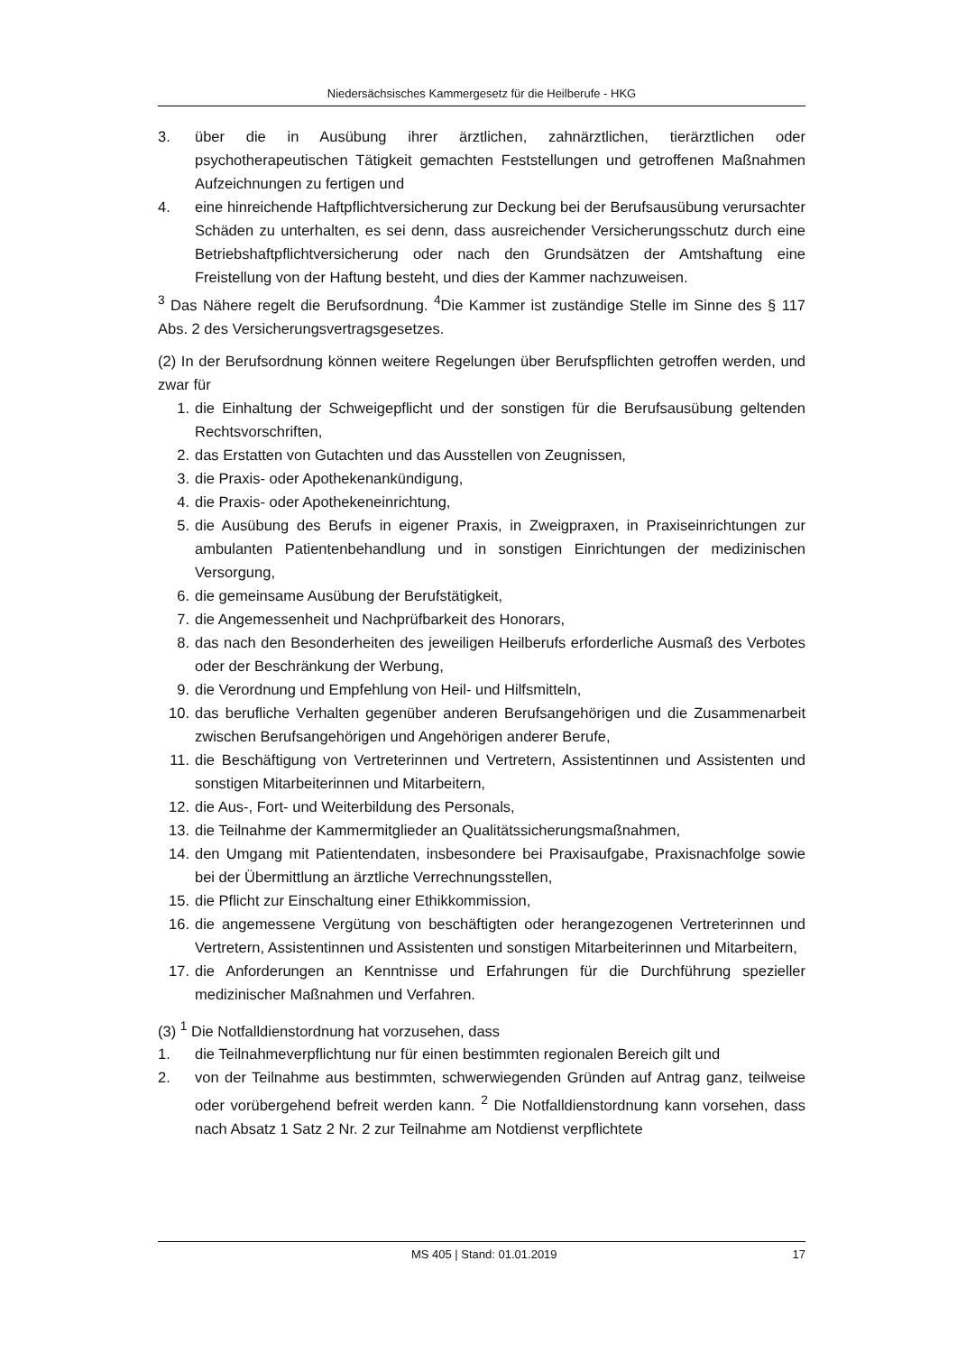Niedersächsisches Kammergesetz für die Heilberufe - HKG
3. über die in Ausübung ihrer ärztlichen, zahnärztlichen, tierärztlichen oder psychotherapeutischen Tätigkeit gemachten Feststellungen und getroffenen Maßnahmen Aufzeichnungen zu fertigen und
4. eine hinreichende Haftpflichtversicherung zur Deckung bei der Berufsausübung verursachter Schäden zu unterhalten, es sei denn, dass ausreichender Versicherungsschutz durch eine Betriebshaftpflichtversicherung oder nach den Grundsätzen der Amtshaftung eine Freistellung von der Haftung besteht, und dies der Kammer nachzuweisen.
<sup>3</sup> Das Nähere regelt die Berufsordnung. <sup>4</sup>Die Kammer ist zuständige Stelle im Sinne des § 117 Abs. 2 des Versicherungsvertragsgesetzes.
(2) In der Berufsordnung können weitere Regelungen über Berufspflichten getroffen werden, und zwar für
1. die Einhaltung der Schweigepflicht und der sonstigen für die Berufsausübung geltenden Rechtsvorschriften,
2. das Erstatten von Gutachten und das Ausstellen von Zeugnissen,
3. die Praxis- oder Apothekenankündigung,
4. die Praxis- oder Apothekeneinrichtung,
5. die Ausübung des Berufs in eigener Praxis, in Zweigpraxen, in Praxiseinrichtungen zur ambulanten Patientenbehandlung und in sonstigen Einrichtungen der medizinischen Versorgung,
6. die gemeinsame Ausübung der Berufstätigkeit,
7. die Angemessenheit und Nachprüfbarkeit des Honorars,
8. das nach den Besonderheiten des jeweiligen Heilberufs erforderliche Ausmaß des Verbotes oder der Beschränkung der Werbung,
9. die Verordnung und Empfehlung von Heil- und Hilfsmitteln,
10. das berufliche Verhalten gegenüber anderen Berufsangehörigen und die Zusammenarbeit zwischen Berufsangehörigen und Angehörigen anderer Berufe,
11. die Beschäftigung von Vertreterinnen und Vertretern, Assistentinnen und Assistenten und sonstigen Mitarbeiterinnen und Mitarbeitern,
12. die Aus-, Fort- und Weiterbildung des Personals,
13. die Teilnahme der Kammermitglieder an Qualitätssicherungsmaßnahmen,
14. den Umgang mit Patientendaten, insbesondere bei Praxisaufgabe, Praxisnachfolge sowie bei der Übermittlung an ärztliche Verrechnungsstellen,
15. die Pflicht zur Einschaltung einer Ethikkommission,
16. die angemessene Vergütung von beschäftigten oder herangezogenen Vertreterinnen und Vertretern, Assistentinnen und Assistenten und sonstigen Mitarbeiterinnen und Mitarbeitern,
17. die Anforderungen an Kenntnisse und Erfahrungen für die Durchführung spezieller medizinischer Maßnahmen und Verfahren.
(3) <sup>1</sup> Die Notfalldienstordnung hat vorzusehen, dass
1. die Teilnahmeverpflichtung nur für einen bestimmten regionalen Bereich gilt und
2. von der Teilnahme aus bestimmten, schwerwiegenden Gründen auf Antrag ganz, teilweise oder vorübergehend befreit werden kann. <sup>2</sup> Die Notfalldienstordnung kann vorsehen, dass nach Absatz 1 Satz 2 Nr. 2 zur Teilnahme am Notdienst verpflichtete
MS 405 | Stand: 01.01.2019 17